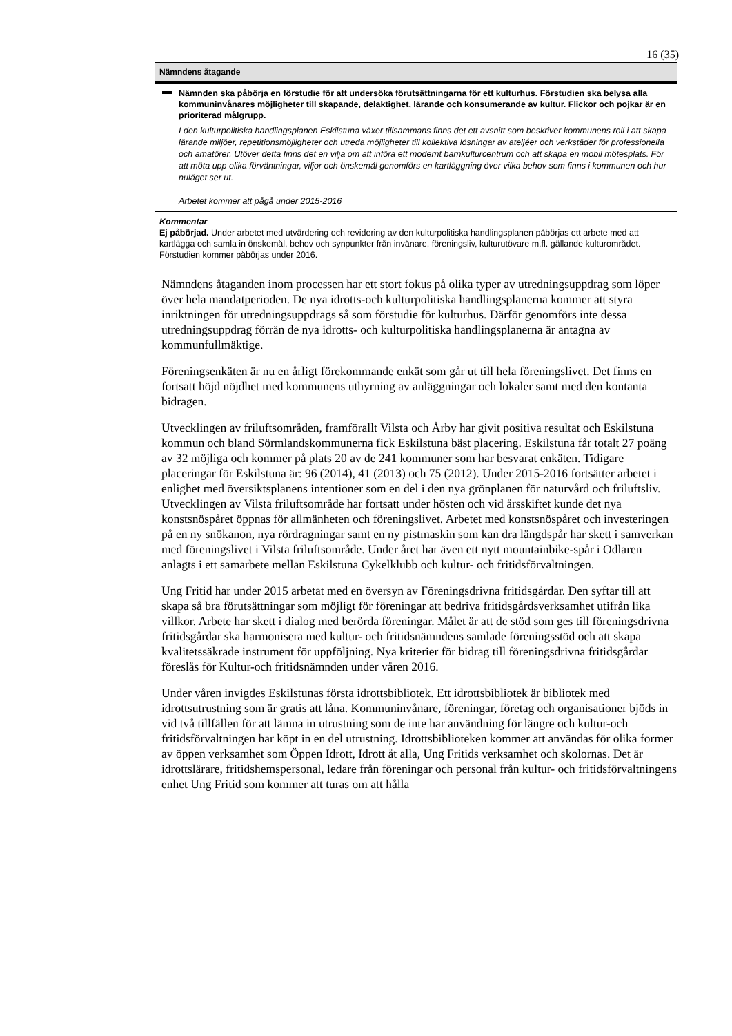16 (35)
Nämndens åtagande
Nämnden ska påbörja en förstudie för att undersöka förutsättningarna för ett kulturhus. Förstudien ska belysa alla kommuninvånares möjligheter till skapande, delaktighet, lärande och konsumerande av kultur. Flickor och pojkar är en prioriterad målgrupp.
I den kulturpolitiska handlingsplanen Eskilstuna växer tillsammans finns det ett avsnitt som beskriver kommunens roll i att skapa lärande miljöer, repetitionsmöjligheter och utreda möjligheter till kollektiva lösningar av ateljéer och verkstäder för professionella och amatörer. Utöver detta finns det en vilja om att införa ett modernt barnkulturcentrum och att skapa en mobil mötesplats. För att möta upp olika förväntningar, viljor och önskemål genomförs en kartläggning över vilka behov som finns i kommunen och hur nuläget ser ut.
Arbetet kommer att pågå under 2015-2016
Kommentar
Ej påbörjad. Under arbetet med utvärdering och revidering av den kulturpolitiska handlingsplanen påbörjas ett arbete med att kartlägga och samla in önskemål, behov och synpunkter från invånare, föreningsliv, kulturutövare m.fl. gällande kulturområdet. Förstudien kommer påbörjas under 2016.
Nämndens åtaganden inom processen har ett stort fokus på olika typer av utredningsuppdrag som löper över hela mandatperioden. De nya idrotts-och kulturpolitiska handlingsplanerna kommer att styra inriktningen för utredningsuppdrags så som förstudie för kulturhus. Därför genomförs inte dessa utredningsuppdrag förrän de nya idrotts- och kulturpolitiska handlingsplanerna är antagna av kommunfullmäktige.
Föreningsenkäten är nu en årligt förekommande enkät som går ut till hela föreningslivet. Det finns en fortsatt höjd nöjdhet med kommunens uthyrning av anläggningar och lokaler samt med den kontanta bidragen.
Utvecklingen av friluftsområden, framförallt Vilsta och Årby har givit positiva resultat och Eskilstuna kommun och bland Sörmlandskommunerna fick Eskilstuna bäst placering. Eskilstuna får totalt 27 poäng av 32 möjliga och kommer på plats 20 av de 241 kommuner som har besvarat enkäten. Tidigare placeringar för Eskilstuna är: 96 (2014), 41 (2013) och 75 (2012). Under 2015-2016 fortsätter arbetet i enlighet med översiktsplanens intentioner som en del i den nya grönplanen för naturvård och friluftsliv. Utvecklingen av Vilsta friluftsområde har fortsatt under hösten och vid årsskiftet kunde det nya konstsnöspåret öppnas för allmänheten och föreningslivet. Arbetet med konstsnöspåret och investeringen på en ny snökanon, nya rördragningar samt en ny pistmaskin som kan dra längdspår har skett i samverkan med föreningslivet i Vilsta friluftsområde. Under året har även ett nytt mountainbike-spår i Odlaren anlagts i ett samarbete mellan Eskilstuna Cykelklubb och kultur- och fritidsförvaltningen.
Ung Fritid har under 2015 arbetat med en översyn av Föreningsdrivna fritidsgårdar. Den syftar till att skapa så bra förutsättningar som möjligt för föreningar att bedriva fritidsgårdsverksamhet utifrån lika villkor. Arbete har skett i dialog med berörda föreningar. Målet är att de stöd som ges till föreningsdrivna fritidsgårdar ska harmonisera med kultur- och fritidsnämndens samlade föreningsstöd och att skapa kvalitetssäkrade instrument för uppföljning. Nya kriterier för bidrag till föreningsdrivna fritidsgårdar föreslås för Kultur-och fritidsnämnden under våren 2016.
Under våren invigdes Eskilstunas första idrottsbibliotek. Ett idrottsbibliotek är bibliotek med idrottsutrustning som är gratis att låna. Kommuninvånare, föreningar, företag och organisationer bjöds in vid två tillfällen för att lämna in utrustning som de inte har användning för längre och kultur-och fritidsförvaltningen har köpt in en del utrustning. Idrottsbiblioteken kommer att användas för olika former av öppen verksamhet som Öppen Idrott, Idrott åt alla, Ung Fritids verksamhet och skolornas. Det är idrottslärare, fritidshemspersonal, ledare från föreningar och personal från kultur- och fritidsförvaltningens enhet Ung Fritid som kommer att turas om att hålla